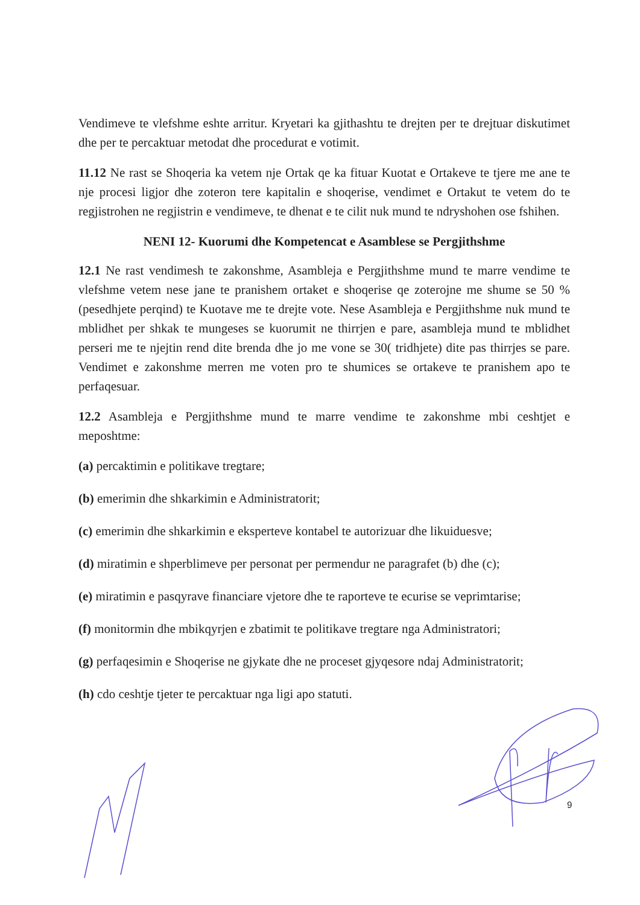Vendimeve te vlefshme eshte arritur. Kryetari ka gjithashtu te drejten per te drejtuar diskutimet dhe per te percaktuar metodat dhe procedurat e votimit.
11.12 Ne rast se Shoqeria ka vetem nje Ortak qe ka fituar Kuotat e Ortakeve te tjere me ane te nje procesi ligjor dhe zoteron tere kapitalin e shoqerise, vendimet e Ortakut te vetem do te regjistrohen ne regjistrin e vendimeve, te dhenat e te cilit nuk mund te ndryshohen ose fshihen.
NENI 12- Kuorumi dhe Kompetencat e Asamblese se Pergjithshme
12.1 Ne rast vendimesh te zakonshme, Asambleja e Pergjithshme mund te marre vendime te vlefshme vetem nese jane te pranishem ortaket e shoqerise qe zoterojne me shume se 50 % (pesedhjete perqind) te Kuotave me te drejte vote. Nese Asambleja e Pergjithshme nuk mund te mblidhet per shkak te mungeses se kuorumit ne thirrjen e pare, asambleja mund te mblidhet perseri me te njejtin rend dite brenda dhe jo me vone se 30( tridhjete) dite pas thirrjes se pare. Vendimet e zakonshme merren me voten pro te shumices se ortakeve te pranishem apo te perfaqesuar.
12.2 Asambleja e Pergjithshme mund te marre vendime te zakonshme mbi ceshtjet e meposhtme:
(a) percaktimin e politikave tregtare;
(b) emerimin dhe shkarkimin e Administratorit;
(c) emerimin dhe shkarkimin e eksperteve kontabel te autorizuar dhe likuiduesve;
(d) miratimin e shperblimeve per personat per permendur ne paragrafet (b) dhe (c);
(e) miratimin e pasqyrave financiare vjetore dhe te raporteve te ecurise se veprimtarise;
(f) monitormin dhe mbikqyrjen e zbatimit te politikave tregtare nga Administratori;
(g) perfaqesimin e Shoqerise ne gjykate dhe ne proceset gjyqesore ndaj Administratorit;
(h) cdo ceshtje tjeter te percaktuar nga ligi apo statuti.
9